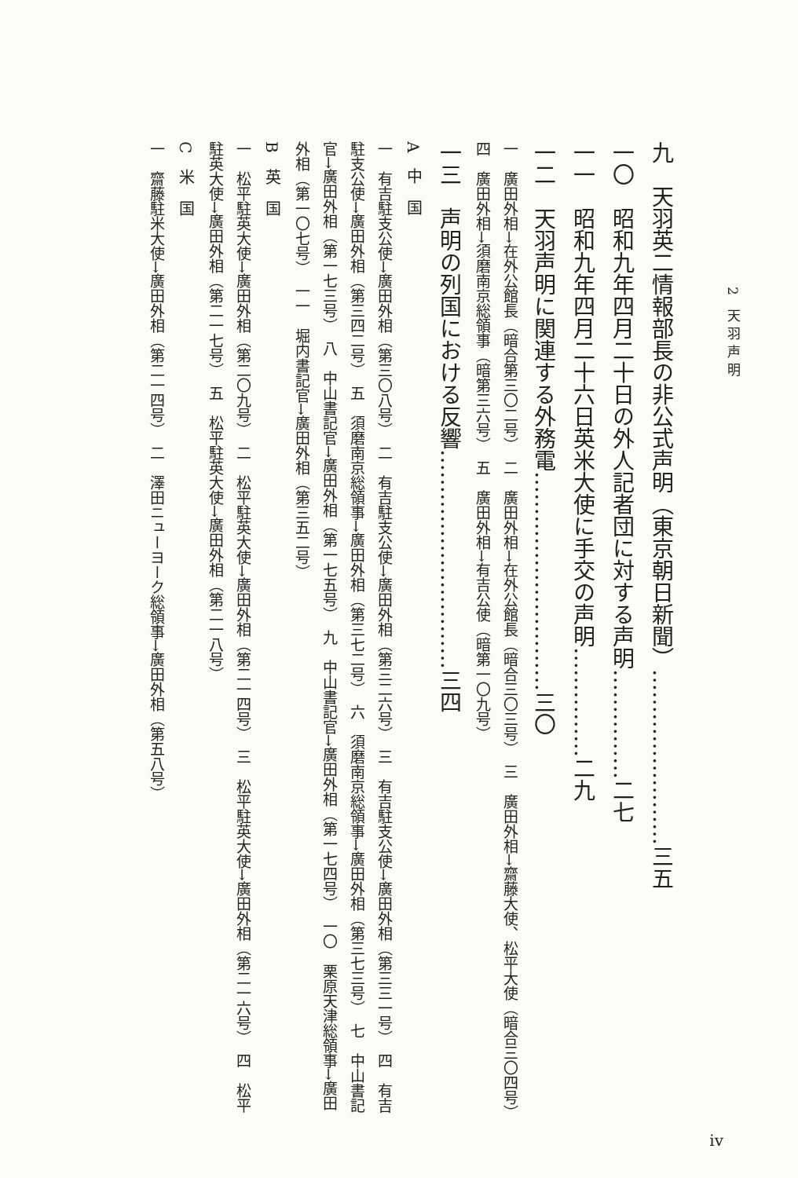2 天羽声明
九　天羽英二情報部長の非公式声明（東京朝日新聞）……………………三五
一〇　昭和九年四月二十日の外人記者団に対する声明……………二七
一一　昭和九年四月二十六日英米大使に手交の声明……………二九
一二　天羽声明に関連する外務電…………………………三〇
一　廣田外相→在外公館長（暗合第三〇二号）　二　廣田外相→在外公館長（暗合三〇三号）　三　廣田外相→齋藤大使、松平大使（暗合三〇四号）　四　廣田外相→須磨南京総領事（暗第三六号）　五　廣田外相→有吉公使（暗第一〇九号）
一三　声明の列国における反響…………………………三四
A　中　国
一　有吉駐支公使→廣田外相（第三〇八号）　二　有吉駐支公使→廣田外相（第三二六号）　三　有吉駐支公使→廣田外相（第三三一号）　四　有吉駐支公使→廣田外相（第三四二号）　五　須磨南京総領事→廣田外相（第三七二号）　六　須磨南京総領事→廣田外相（第三七三号）　七　中山書記官→廣田外相（第一七三号）　八　中山書記官→廣田外相（第一七五号）　九　中山書記官→廣田外相（第一七四号）　一〇　栗原天津総領事→廣田外相（第一〇七号）　一一　堀内書記官→廣田外相（第三五二号）
B　英　国
一　松平駐英大使→廣田外相（第二〇九号）　二　松平駐英大使→廣田外相（第二一四号）　三　松平駐英大使→廣田外相（第二一六号）　四　松平駐英大使→廣田外相（第二一七号）　五　松平駐英大使→廣田外相（第二一八号）
C　米　国
一　齋藤駐米大使→廣田外相（第二一四号）　二　澤田ニューヨーク総領事→廣田外相（第五八号）
iv